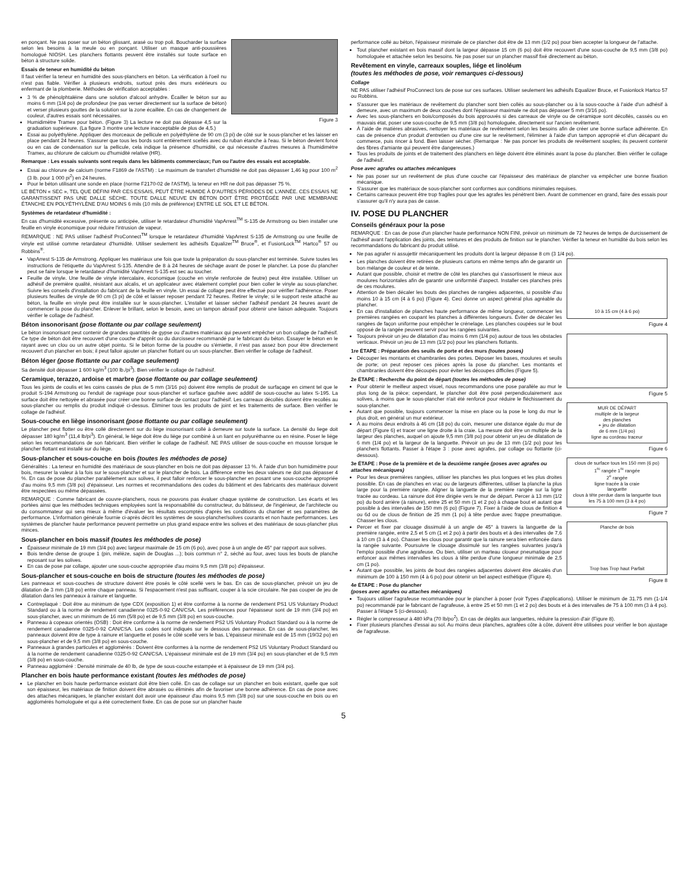Figure 3
en ponçant. Ne pas poser sur un béton glissant, arasé ou trop poli. Boucharder la surface selon les besoins à la meule ou en ponçant. Utiliser un masque anti-poussières homologué NIOSH. Les planchers flottants peuvent être installés sur toute surface en béton à structure solide.
Essais de teneur en humidité du béton
Il faut vérifier la teneur en humidité des sous-planchers en béton. La vérification à l'oeil nu n'est pas fiable. Vérifier à plusieurs endroits, surtout près des murs extérieurs ou enfermant de la plomberie. Méthodes de vérification acceptables :
3 % de phénolphtaléine dans une solution d'alcool anhydre. Écailler le béton sur au moins 6 mm (1/4 po) de profondeur (ne pas verser directement sur la surface de béton) et verser plusieurs gouttes de la solution sur la zone écaillée. En cas de changement de couleur, d'autres essais sont nécessaires.
Humidimètre Tramex pour béton. (Figure 3) La lecture ne doit pas dépasse 4,5 sur la graduation supérieure. (La figure 3 montre une lecture inacceptable de plus de 4,5.)
Essai au polyéthylène. Appliquer des morceaux de pellicule en polyéthylène de 90 cm (3 pi) de côté sur le sous-plancher et les laisser en place pendant 24 heures. S'assurer que tous les bords sont entièrement scellés avec du ruban étanche à l'eau. Si le béton devient foncé ou en cas de condensation sur la pellicule, cela indique la présence d'humidité, ce qui nécessite d'autres mesures à l'humidimètre Tramex, au chlorure de calcium ou d'humidité relative (HR).
Remarque : Les essais suivants sont requis dans les bâtiments commerciaux; l'un ou l'autre des essais est acceptable.
Essai au chlorure de calcium (norme F1869 de l'ASTM) : Le maximum de transfert d'humidité ne doit pas dépasser 1,46 kg pour 100 m<sup>2</sup> (3 lb. pour 1 000 pi<sup>2</sup>) en 24 heures.
Pour le béton utilisant une sonde en place (norme F2170-02 de l'ASTM), la teneur en HR ne doit pas dépasser 75 %.
LE BÉTON « SEC », TEL QUE DÉFINI PAR CES ESSAIS, PEUT ÊTRE HUMIDE À D'AUTRES PÉRIODES DE L'ANNÉE. CES ESSAIS NE GARANTISSENT PAS UNE DALLE SÈCHE. TOUTE DALLE NEUVE EN BÉTON DOIT ÊTRE PROTÉGÉE PAR UNE MEMBRANE ÉTANCHE EN POLYÉTHYLÈNE D'AU MOINS 6 mils (10 mils de préférence) ENTRE LE SOL ET LE BÉTON.
Systèmes de retardateur d'humidité :
En cas d'humidité excessive, présente ou anticipée, utiliser le retardateur d'humidité VapArrest<sup>TM</sup> S-135 de Armstrong ou bien installer une feuille en vinyle économique pour réduire l'intrusion de vapeur.
REMARQUE : NE PAS utiliser l'adhésif ProConnect<sup>TM</sup> lorsque le retardateur d'humidité VapArrest S-135 de Armstrong ou une feuille de vinyle est utilisé comme retardateur d'humidité. Utiliser seulement les adhésifs Equalizer<sup>TM</sup> Bruce<sup>®</sup>, et FusionLock<sup>TM</sup> Hartco<sup>®</sup> 57 ou Robbins<sup>®</sup>.
VapArrest S-135 de Armstrong. Appliquer les matériaux une fois que toute la préparation du sous-plancher est terminée. Suivre toutes les instructions de l'étiquette du VapArrest S-135. Attendre de 8 à 24 heures de séchage avant de poser le plancher. La pose du plancher peut se faire lorsque le retardateur d'humidité VapArrest S-135 est sec au toucher.
Feuille de vinyle. Une feuille de vinyle intercalaire, économique (couche en vinyle renforcée de feutre) peut être installée. Utiliser un adhésif de première qualité, résistant aux alcalis, et un applicateur avec étalement complet pour bien coller le vinyle au sous-plancher. Suivre les conseils d'installation du fabricant de la feuille en vinyle. Un essai de collage peut être effectué pour vérifier l'adhérence. Poser plusieurs feuilles de vinyle de 90 cm (3 pi) de côté et laisser reposer pendant 72 heures. Retirer le vinyle; si le support reste attaché au béton, la feuille en vinyle peut être installée sur le sous-plancher. L'installer et laisser sécher l'adhésif pendant 24 heures avant de commencer la pose du plancher. Enlever le brillant, selon le besoin, avec un tampon abrasif pour obtenir une liaison adéquate. Toujours vérifier le collage de l'adhésif.
Béton insonorisant (pose flottante ou par collage seulement)
Le béton insonorisant peut contenir de grandes quantités de gypse ou d'autres matériaux qui peuvent empêcher un bon collage de l'adhésif. Ce type de béton doit être recouvert d'une couche d'apprêt ou du durcisseur recommandé par le fabricant du béton. Essayer le béton en le rayant avec un clou ou un autre objet pointu. Si le béton forme de la poudre ou s'émiette, il n'est pas assez bon pour être directement recouvert d'un plancher en bois; il peut falloir ajouter un plancher flottant ou un sous-plancher. Bien vérifier le collage de l'adhésif.
Béton léger (pose flottante ou par collage seulement)
Sa densité doit dépasser 1 600 kg/m<sup>3</sup> (100 lb./pi<sup>3</sup>). Bien vérifier le collage de l'adhésif.
Ceramique, terazzo, ardoise et marbre (pose flottante ou par collage seulement)
Tous les joints de coulis et les coins cassés de plus de 5 mm (3/16 po) doivent être remplis de produit de surfaçage en ciment tel que le produit S-194 Armstrong ou l'enduit de ragréage pour sous-plancher et surface gaufrée avec additif de sous-couche au latex S-195. La surface doit être nettoyée et abrasée pour créer une bonne surface de contact pour l'adhésif. Les carreaux décollés doivent être recollés au sous-plancher ou remplis du produit indiqué ci-dessus. Éliminer tous les produits de joint et les traitements de surface. Bien vérifier le collage de l'adhésif.
Sous-couche en liège insonorisant (pose flottante ou par collage seulement)
Le plancher peut flotter ou être collé directement sur du liège insonorisant collé à demeure sur toute la surface. La densité du liege doit dépasser 180 kg/m<sup>3</sup> (11,4 lb/pi<sup>3</sup>). En général, le liège doit être du liège pur combiné à un liant en polyuréthanne ou en résine. Poser le liège selon les recommandations de son fabricant. Bien vérifier le collage de l'adhésif. NE PAS utiliser de sous-couche en mousse lorsque le plancher flottant est installé sur du liège.
Sous-plancher et sous-couche en bois (toutes les méthodes de pose)
Généralités : La teneur en humidité des matériaux de sous-plancher en bois ne doit pas dépasser 13 %. À l'aide d'un bon humidimètre pour bois, mesurer la valeur à la fois sur le sous-plancher et sur le plancher de bois. La différence entre les deux valeurs ne doit pas dépasser 4 %. En cas de pose du plancher parallèlement aux solives, il peut falloir renforcer le sous-plancher en posant une sous-couche appropriée d'au moins 9,5 mm (3/8 po) d'épaisseur. Les normes et recommandations des codes du bâtiment et des fabricants des matériaux doivent être respectées ou même dépassées.
REMARQUE : Comme fabricant de couvre-planchers, nous ne pouvons pas évaluer chaque système de construction. Les écarts et les portées ainsi que les méthodes techniques employées sont la responsabilité du constructeur, du bâtisseur, de l'ingénieur, de l'architecte ou du consommateur qui sera mieux à même d'évaluer les résultats escomptés d'après les conditions du chantier et ses paramètres de performance. L'information générale fournie ci-après décrit les systèmes de sous-plancher/solives courants et non haute performances. Les systèmes de plancher haute performance peuvent permettre un plus grand espace entre les solives et des matériaux de sous-plancher plus minces.
Sous-plancher en bois massif (toutes les méthodes de pose)
Épaisseur minimale de 19 mm (3/4 po) avec largeur maximale de 15 cm (6 po), avec pose à un angle de 45° par rapport aux solives.
Bois tendre dense de groupe 1 (pin, mélèze, sapin de Douglas ...); bois commun n° 2, séché au four, avec tous les bouts de planche reposant sur les solives.
En cas de pose par collage, ajouter une sous-couche appropriée d'au moins 9,5 mm (3/8 po) d'épaisseur.
Sous-plancher et sous-couche en bois de structure (toutes les méthodes de pose)
Les panneaux et sous-couches de structure doivent être posés le côté scellé vers le bas. En cas de sous-plancher, prévoir un jeu de dilatation de 3 mm (1/8 po) entre chaque panneau. Si l'espacement n'est pas suffisant, couper à la scie circulaire. Ne pas couper de jeu de dilatation dans les panneaux à rainure et languette.
Contreplaqué : Doit être au minimum de type CDX (exposition 1) et être conforme à la norme de rendement PS1 US Voluntary Product Standard ou à la norme de rendement canadienne 0325-0-92 CAN/CSA. Les préférences pour l'épaisseur sont de 19 mm (3/4 po) en sous-plancher, avec un minimum de 16 mm (5/8 po) et de 9,5 mm (3/8 po) en sous-couche.
Panneau à copeaux orientés (OSB) : Doit être conforme à la norme de rendement PS2 US Voluntary Product Standard ou à la norme de rendement canadienne 0325-0-92 CAN/CSA. Les codes sont indiqués sur le dessous des panneaux. En cas de sous-plancher, les panneaux doivent être de type à rainure et languette et posés le côté scellé vers le bas. L'épaisseur minimale est de 15 mm (19/32 po) en sous-plancher et de 9,5 mm (3/8 po) en sous-couche.
Panneaux à grandes particules et agglomérés : Doivent être conformes à la norme de rendement PS2 US Voluntary Product Standard ou à la norme de rendement canadienne 0325-0-92 CAN/CSA. L'épaisseur minimale est de 19 mm (3/4 po) en sous-plancher et de 9,5 mm (3/8 po) en sous-couche.
Panneau aggloméré : Densité minimale de 40 lb, de type de sous-couche estampée et à épaisseur de 19 mm (3/4 po).
Plancher en bois haute performance existant (toutes les méthodes de pose)
Le plancher en bois haute performance existant doit être bien collé. En cas de collage sur un plancher en bois existant, quelle que soit son épaisseur, les matériaux de finition doivent être abrasés ou éliminés afin de favoriser une bonne adhérence. En cas de pose avec des attaches mécaniques, le plancher existant doit avoir une épaisseur d'au moins 9,5 mm (3/8 po) sur une sous-couche en bois ou en agglomérés homologuée et qui a été correctement fixée. En cas de pose sur un plancher haute
performance collé au béton, l'épaisseur minimale de ce plancher doit être de 13 mm (1/2 po) pour bien accepter la longueur de l'attache.
Tout plancher existant en bois massif dont la largeur dépasse 15 cm (6 po) doit être recouvert d'une sous-couche de 9,5 mm (3/8 po) homologuée et attachée selon les besoins. Ne pas poser sur un plancher massif fixé directement au béton.
Revêtement en vinyle, carreaux souples, liége et linoléum
(toutes les méthodes de pose, voir remarques ci-dessous)
Collage
NE PAS utiliser l'adhésif ProConnect lors de pose sur ces surfaces. Utiliser seulement les adhésifs Equalizer Bruce, et Fusionlock Hartco 57 ou Robbins.
S'assurer que les matériaux de revêtement du plancher sont bien collés au sous-plancher ou à la sous-couche à l'aide d'un adhésif à demeure, avec un maximum de deux couches dont l'épaisseur maximale ne doit pas dépasser 5 mm (3/16 po).
Avec les sous-planchers en bois/composés du bois approuvés si des carreaux de vinyle ou de céramique sont décollés, cassés ou en mauvais état, poser une sous-couche de 9,5 mm (3/8 po) homologuée, directement sur l'ancien revêtement.
À l'aide de matières abrasives, nettoyer les matériaux de revêtement selon les besoins afin de créer une bonne surface adhérente. En cas de présence d'un produit d'entretien ou d'une cire sur le revêtement, l'éliminer à l'aide d'un tampon approprié et d'un décapant du commerce, puis rincer à fond. Bien laisser sécher. (Remarque : Ne pas poncer les produits de revêtement souples; ils peuvent contenir des fibres d'amiante qui peuvent être dangereuses.)
Tous les produits de joints et de traitement des planchers en liège doivent être éliminés avant la pose du plancher. Bien vérifier le collage de l'adhésif.
Pose avec agrafes ou attaches mécaniques
Ne pas poser sur un revêtement de plus d'une couche car l'épaisseur des matériaux de plancher va empêcher une bonne fixation mécanique.
S'assurer que les matériaux de sous-plancher sont conformes aux conditions minimales requises.
Certains carreaux peuvent être trop fragiles pour que les agrafes les pénètrent bien. Avant de commencer en grand, faire des essais pour s'assurer qu'il n'y aura pas de casse.
IV. POSE DU PLANCHER
Conseils généraux pour la pose
REMARQUE : En cas de pose d'un plancher haute performance NON FINI, prévoir un minimum de 72 heures de temps de durcissement de l'adhésif avant l'application des joints, des teintures et des produits de finition sur le plancher. Vérifier la teneur en humidité du bois selon les recommandations du fabricant du produit utilisé.
Ne pas agrafer ni assujettir mécaniquement les produits dont la largeur dépasse 8 cm (3 1/4 po).
10 à 15 cm (4 à 6 po)
Figure 4
Figure 5
MUR DE DÉPART
multiple de la largeur
des planches
+ jeu de dilatation
de 6 mm (1/4 po)
ligne au cordeau traceur
Figure 6
clous de surface tous les 150 mm (6 po)
1<sup>re</sup> rangée 1<sup>re</sup> rangée
2<sup>e</sup> rangée
ligne tracée à la craie
languette
clous à tête perdue dans la languette tous les 75 à 100 mm (3 à 4 po)
Figure 7
Planche de bois
Trop bas Trop haut Parfait
Figure 8
Les planches doivent être retirées de plusieurs cartons en même temps afin de garantir un bon mélange de couleur et de teinte.
Autant que possible, choisir et mettre de côté les planches qui s'assortissent le mieux aux moulures horizontales afin de garantir une uniformité d'aspect. Installer ces planches près de ces moulures.
Attention de bien décaler les bouts des planches de rangées adjacentes, si possible d'au moins 10 à 15 cm (4 à 6 po) (Figure 4). Ceci donne un aspect général plus agréable du plancher.
En cas d'installation de planches haute performance de même longueur, commencer les premières rangées en coupant les planches à différentes longueurs. Éviter de décaler les rangées de façon uniforme pour empêcher le crénelage. Les planches coupées sur le bout opposé de la rangée peuvent servir pour les rangées suivantes.
Toujours prévoir un jeu de dilatation d'au moins 6 mm (1/4 po) autour de tous les obstacles verticaux. Prévoir un jeu de 13 mm (1/2 po) pour les planchers flottants.
1re ÉTAPE : Préparation des seuils de porte et des murs (toutes poses)
Découper les montants et chambranles des portes. Déposer les bases, moulures et seuils de porte; on peut reposer ces pièces après la pose du plancher. Les montants et chambranles doivent être découpés pour éviter les découpes difficiles (Figure 5).
2e ÉTAPE : Recherche du point de départ (toutes les méthodes de pose)
Pour obtenir le meilleur aspect visuel, nous recommandons une pose parallèle au mur le plus long de la pièce; cependant, le plancher doit être posé perpendiculairement aux solives, à moins que le sous-plancher n'ait été renforcé pour réduire le fléchissement du sous-plancher.
Autant que possible, toujours commencer la mise en place ou la pose le long du mur le plus droit, en général un mur extérieur.
À au moins deux endroits à 46 cm (18 po) du coin, mesurer une distance égale du mur de départ (Figure 6) et tracer une ligne droite à la craie. La mesure doit être un multiple de la largeur des planches, auquel on ajoute 9,5 mm (3/8 po) pour obtenir un jeu de dilatation de 6 mm (1/4 po) et la largeur de la languette. Prévoir un jeu de 13 mm (1/2 po) pour les planchers flottants. Passer à l'étape 3 : pose avec agrafes, par collage ou flottante (ci-dessous).
3e ÉTAPE : Pose de la première et de la deuxième rangée (poses avec agrafes ou attaches mécaniques)
Pour les deux premières rangées, utiliser les planches les plus longues et les plus droites possible. En cas de planches en vrac ou de largeurs différentes, utiliser la planche la plus large pour la première rangée. Aligner la languette de la première rangée sur la ligne tracée au cordeau. La rainure doit être dirigée vers le mur de départ. Percer à 13 mm (1/2 po) du bord arrière (à rainure), entre 25 et 50 mm (1 et 2 po) à chaque bout et autant que possible à des intervalles de 150 mm (6 po) (Figure 7). Fixer à l'aide de clous de finition 4 ou 6d ou de clous de finition de 25 mm (1 po) à tête perdue avec frappe pneumatique. Chasser les clous.
Percer et fixer par clouage dissimulé à un angle de 45° à travers la languette de la première rangée, entre 2,5 et 5 cm (1 et 2 po) à partir des bouts et à des intervalles de 7,6 à 10 cm (3 à 4 po). Chasser les clous pour garantir que la rainure sera bien enfoncée dans la rangée suivante. Poursuivre le clouage dissimulé sur les rangées suivantes jusqu'à l'emploi possible d'une agrafeuse. Ou bien, utiliser un marteau cloueur pneumatique pour enfoncer aux mêmes intervalles les clous à tête perdue d'une longueur minimale de 2,5 cm (1 po).
Autant que possible, les joints de bout des rangées adjacentes doivent être décalés d'un minimum de 100 à 150 mm (4 à 6 po) pour obtenir un bel aspect esthétique (Figure 4).
4e ÉTAPE : Pose du plancher
(poses avec agrafes ou attaches mécaniques)
Toujours utiliser l'agrafeuse recommandée pour le plancher à poser (voir Types d'applications). Utiliser le minimum de 31.75 mm (1-1/4 po) recommandé par le fabricant de l'agrafeuse, à entre 25 et 50 mm (1 et 2 po) des bouts et à des intervalles de 75 à 100 mm (3 à 4 po). Passer à l'étape 5 (ci-dessous).
Régler le compresseur à 480 kPa (70 lb/po<sup>2</sup>). En cas de dégâts aux languettes, réduire la pression d'air (Figure 8).
Fixer plusieurs planches d'essai au sol. Au moins deux planches, agrafées côte à côte, doivent être utilisées pour vérifier le bon ajustage de l'agrafeuse.
5